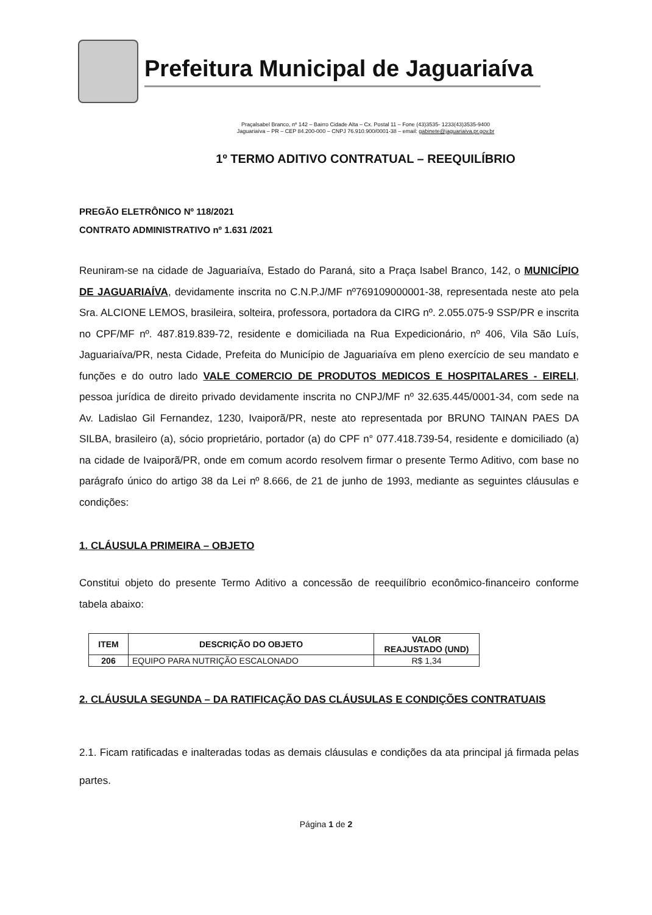Prefeitura Municipal de Jaguariaíva
Praçalsabel Branco, nº 142 – Bairro Cidade Alta – Cx. Postal 11 – Fone (43)3535- 1233(43)3535-9400
Jaguariaíva – PR – CEP 84.200-000 – CNPJ 76.910.900/0001-38 – email: gabinete@jaguariaiva.pr.gov.br
1º TERMO ADITIVO CONTRATUAL – REEQUILÍBRIO
PREGÃO ELETRÔNICO Nº 118/2021
CONTRATO ADMINISTRATIVO nº 1.631 /2021
Reuniram-se na cidade de Jaguariaíva, Estado do Paraná, sito a Praça Isabel Branco, 142, o MUNICÍPIO DE JAGUARIAÍVA, devidamente inscrita no C.N.P.J/MF nº769109000001-38, representada neste ato pela Sra. ALCIONE LEMOS, brasileira, solteira, professora, portadora da CIRG nº. 2.055.075-9 SSP/PR e inscrita no CPF/MF nº. 487.819.839-72, residente e domiciliada na Rua Expedicionário, nº 406, Vila São Luís, Jaguariaíva/PR, nesta Cidade, Prefeita do Município de Jaguariaíva em pleno exercício de seu mandato e funções e do outro lado VALE COMERCIO DE PRODUTOS MEDICOS E HOSPITALARES - EIRELI, pessoa jurídica de direito privado devidamente inscrita no CNPJ/MF nº 32.635.445/0001-34, com sede na Av. Ladislao Gil Fernandez, 1230, Ivaiporã/PR, neste ato representada por BRUNO TAINAN PAES DA SILBA, brasileiro (a), sócio proprietário, portador (a) do CPF n° 077.418.739-54, residente e domiciliado (a) na cidade de Ivaiporã/PR, onde em comum acordo resolvem firmar o presente Termo Aditivo, com base no parágrafo único do artigo 38 da Lei nº 8.666, de 21 de junho de 1993, mediante as seguintes cláusulas e condições:
1. CLÁUSULA PRIMEIRA – OBJETO
Constitui objeto do presente Termo Aditivo a concessão de reequilíbrio econômico-financeiro conforme tabela abaixo:
| ITEM | DESCRIÇÃO DO OBJETO | VALOR REAJUSTADO (UND) |
| --- | --- | --- |
| 206 | EQUIPO PARA NUTRIÇÃO ESCALONADO | R$ 1,34 |
2. CLÁUSULA SEGUNDA – DA RATIFICAÇÃO DAS CLÁUSULAS E CONDIÇÕES CONTRATUAIS
2.1. Ficam ratificadas e inalteradas todas as demais cláusulas e condições da ata principal já firmada pelas partes.
Página 1 de 2